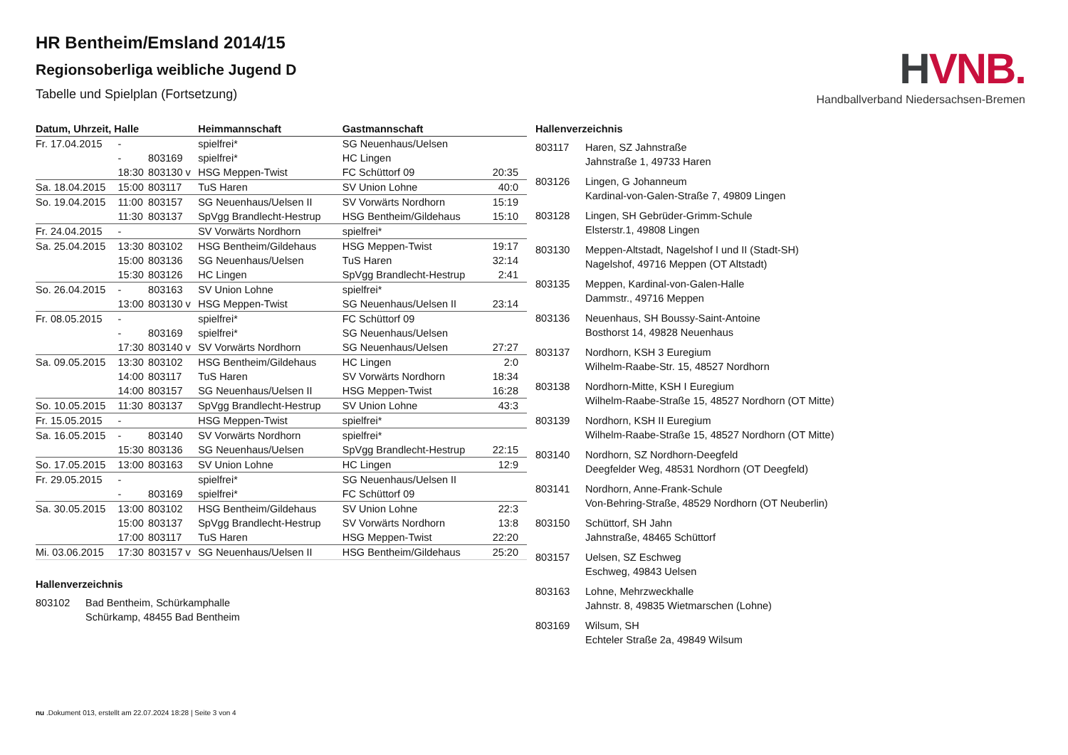HVNB.
Handballverband Niedersachsen-Bremen
HR Bentheim/Emsland 2014/15
Regionsoberliga weibliche Jugend D
Tabelle und Spielplan (Fortsetzung)
| Datum, Uhrzeit, Halle | | | Heimmannschaft | Gastmannschaft | |
| --- | --- | --- | --- | --- | --- |
| Fr. 17.04.2015 | - | | spielfrei* | SG Neuenhaus/Uelsen | |
| | - | 803169 | spielfrei* | HC Lingen | |
| | 18:30 | 803130 v | HSG Meppen-Twist | FC Schüttorf 09 | 20:35 |
| Sa. 18.04.2015 | 15:00 | 803117 | TuS Haren | SV Union Lohne | 40:0 |
| So. 19.04.2015 | 11:00 | 803157 | SG Neuenhaus/Uelsen II | SV Vorwärts Nordhorn | 15:19 |
| | 11:30 | 803137 | SpVgg Brandlecht-Hestrup | HSG Bentheim/Gildehaus | 15:10 |
| Fr. 24.04.2015 | - | | SV Vorwärts Nordhorn | spielfrei* | |
| Sa. 25.04.2015 | 13:30 | 803102 | HSG Bentheim/Gildehaus | HSG Meppen-Twist | 19:17 |
| | 15:00 | 803136 | SG Neuenhaus/Uelsen | TuS Haren | 32:14 |
| | 15:30 | 803126 | HC Lingen | SpVgg Brandlecht-Hestrup | 2:41 |
| So. 26.04.2015 | - | 803163 | SV Union Lohne | spielfrei* | |
| | 13:00 | 803130 v | HSG Meppen-Twist | SG Neuenhaus/Uelsen II | 23:14 |
| Fr. 08.05.2015 | - | | spielfrei* | FC Schüttorf 09 | |
| | - | 803169 | spielfrei* | SG Neuenhaus/Uelsen | |
| | 17:30 | 803140 v | SV Vorwärts Nordhorn | SG Neuenhaus/Uelsen | 27:27 |
| Sa. 09.05.2015 | 13:30 | 803102 | HSG Bentheim/Gildehaus | HC Lingen | 2:0 |
| | 14:00 | 803117 | TuS Haren | SV Vorwärts Nordhorn | 18:34 |
| | 14:00 | 803157 | SG Neuenhaus/Uelsen II | HSG Meppen-Twist | 16:28 |
| So. 10.05.2015 | 11:30 | 803137 | SpVgg Brandlecht-Hestrup | SV Union Lohne | 43:3 |
| Fr. 15.05.2015 | - | | HSG Meppen-Twist | spielfrei* | |
| Sa. 16.05.2015 | - | 803140 | SV Vorwärts Nordhorn | spielfrei* | |
| | 15:30 | 803136 | SG Neuenhaus/Uelsen | SpVgg Brandlecht-Hestrup | 22:15 |
| So. 17.05.2015 | 13:00 | 803163 | SV Union Lohne | HC Lingen | 12:9 |
| Fr. 29.05.2015 | - | | spielfrei* | SG Neuenhaus/Uelsen II | |
| | - | 803169 | spielfrei* | FC Schüttorf 09 | |
| Sa. 30.05.2015 | 13:00 | 803102 | HSG Bentheim/Gildehaus | SV Union Lohne | 22:3 |
| | 15:00 | 803137 | SpVgg Brandlecht-Hestrup | SV Vorwärts Nordhorn | 13:8 |
| | 17:00 | 803117 | TuS Haren | HSG Meppen-Twist | 22:20 |
| Mi. 03.06.2015 | 17:30 | 803157 v | SG Neuenhaus/Uelsen II | HSG Bentheim/Gildehaus | 25:20 |
Hallenverzeichnis
| 803102 | Bad Bentheim, Schürkamphalle Schürkamp, 48455 Bad Bentheim |
Hallenverzeichnis
| 803117 | Haren, SZ Jahnstraße Jahnstraße 1, 49733 Haren |
| 803126 | Lingen, G Johanneum Kardinal-von-Galen-Straße 7, 49809 Lingen |
| 803128 | Lingen, SH Gebrüder-Grimm-Schule Elsterstr.1, 49808 Lingen |
| 803130 | Meppen-Altstadt, Nagelshof I und II (Stadt-SH) Nagelshof, 49716 Meppen (OT Altstadt) |
| 803135 | Meppen, Kardinal-von-Galen-Halle Dammstr., 49716 Meppen |
| 803136 | Neuenhaus, SH Boussy-Saint-Antoine Bosthorst 14, 49828 Neuenhaus |
| 803137 | Nordhorn, KSH 3 Euregium Wilhelm-Raabe-Str. 15, 48527 Nordhorn |
| 803138 | Nordhorn-Mitte, KSH I Euregium Wilhelm-Raabe-Straße 15, 48527 Nordhorn (OT Mitte) |
| 803139 | Nordhorn, KSH II Euregium Wilhelm-Raabe-Straße 15, 48527 Nordhorn (OT Mitte) |
| 803140 | Nordhorn, SZ Nordhorn-Deegfeld Deegfelder Weg, 48531 Nordhorn (OT Deegfeld) |
| 803141 | Nordhorn, Anne-Frank-Schule Von-Behring-Straße, 48529 Nordhorn (OT Neuberlin) |
| 803150 | Schüttorf, SH Jahn Jahnstraße, 48465 Schüttorf |
| 803157 | Uelsen, SZ Eschweg Eschweg, 49843 Uelsen |
| 803163 | Lohne, Mehrzweckhalle Jahnstr. 8, 49835 Wietmarschen (Lohne) |
| 803169 | Wilsum, SH Echteler Straße 2a, 49849 Wilsum |
nu .Dokument 013, erstellt am 22.07.2024 18:28 | Seite 3 von 4